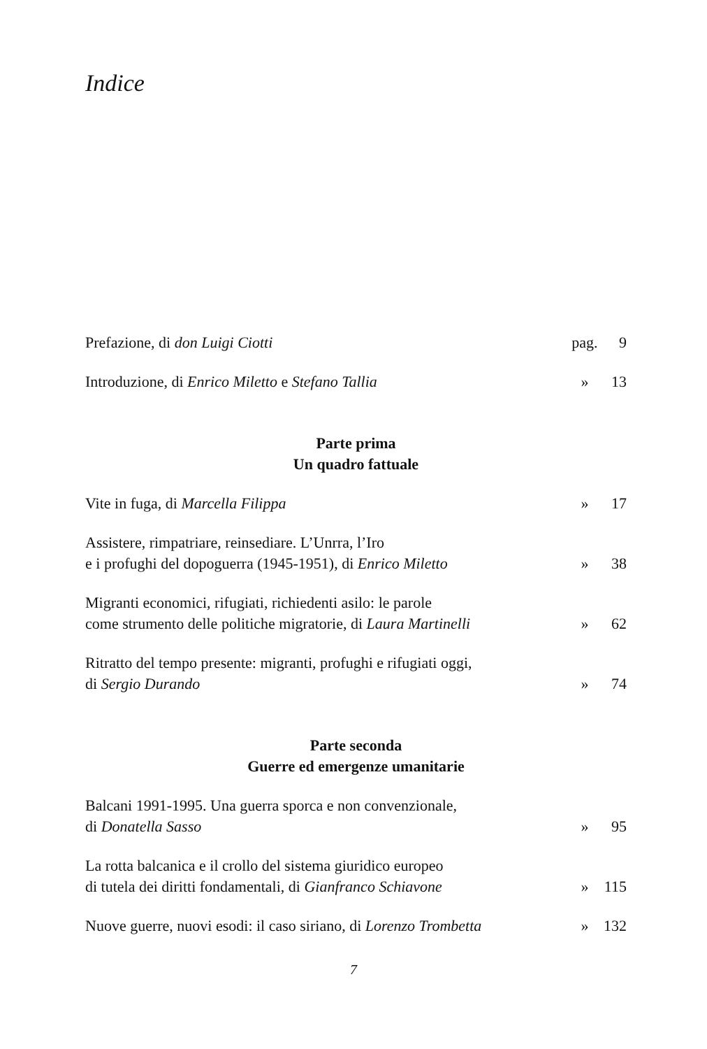Indice
Prefazione, di don Luigi Ciotti
pag.
9
Introduzione, di Enrico Miletto e Stefano Tallia
»
13
Parte prima
Un quadro fattuale
Vite in fuga, di Marcella Filippa
»
17
Assistere, rimpatriare, reinsediare. L’Unrra, l’Iro
e i profughi del dopoguerra (1945-1951), di Enrico Miletto
»
38
Migranti economici, rifugiati, richiedenti asilo: le parole
come strumento delle politiche migratorie, di Laura Martinelli
»
62
Ritratto del tempo presente: migranti, profughi e rifugiati oggi,
di Sergio Durando
»
74
Parte seconda
Guerre ed emergenze umanitarie
Balcani 1991-1995. Una guerra sporca e non convenzionale,
di Donatella Sasso
»
95
La rotta balcanica e il crollo del sistema giuridico europeo
di tutela dei diritti fondamentali, di Gianfranco Schiavone
»
115
Nuove guerre, nuovi esodi: il caso siriano, di Lorenzo Trombetta
»
132
7